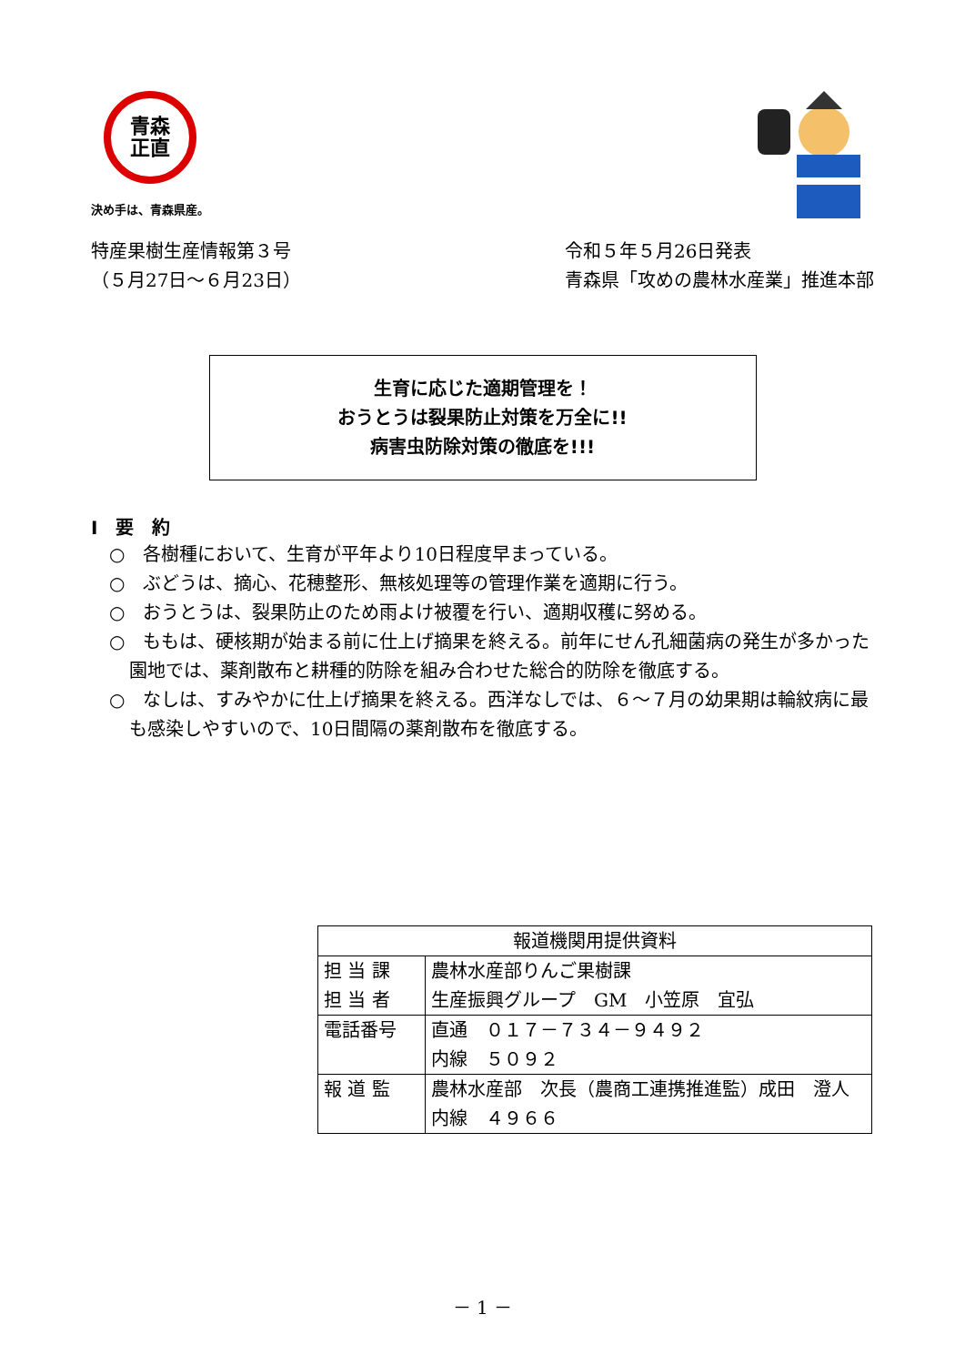青森
正直
決め手は、青森県産。
特産果樹生産情報第３号
（５月27日～６月23日）
令和５年５月26日発表
青森県「攻めの農林水産業」推進本部
生育に応じた適期管理を！
おうとうは裂果防止対策を万全に!!
病害虫防除対策の徹底を!!!
Ⅰ　要　約
○　各樹種において、生育が平年より10日程度早まっている。
○　ぶどうは、摘心、花穂整形、無核処理等の管理作業を適期に行う。
○　おうとうは、裂果防止のため雨よけ被覆を行い、適期収穫に努める。
○　ももは、硬核期が始まる前に仕上げ摘果を終える。前年にせん孔細菌病の発生が多かった園地では、薬剤散布と耕種的防除を組み合わせた総合的防除を徹底する。
○　なしは、すみやかに仕上げ摘果を終える。西洋なしでは、６～７月の幼果期は輪紋病に最も感染しやすいので、10日間隔の薬剤散布を徹底する。
| 報道機関用提供資料 | |
| --- | --- |
| 担 当 課 担 当 者 | 農林水産部りんご果樹課 生産振興グループ GM 小笠原 宜弘 |
| 電話番号 | 直通 ０１７－７３４－９４９２ 内線 ５０９２ |
| 報 道 監 | 農林水産部 次長（農商工連携推進監）成田 澄人 内線 ４９６６ |
－ 1 －